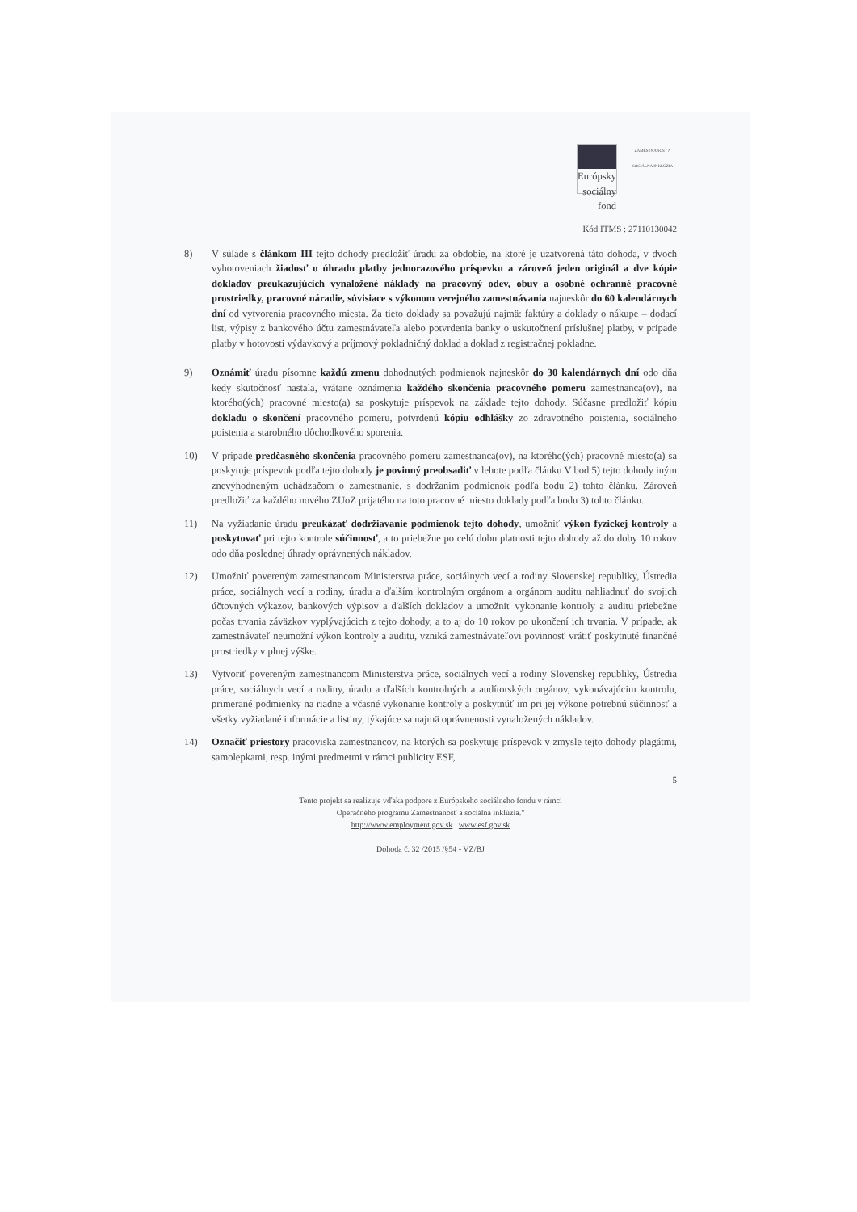Európsky sociálny fond ZAMESTNANOSŤ A SOCIÁLNA INKLÚZIA
Kód ITMS : 27110130042
8) V súlade s článkom III tejto dohody predložiť úradu za obdobie, na ktoré je uzatvorená táto dohoda, v dvoch vyhotoveniach žiadosť o úhradu platby jednorazového príspevku a zároveň jeden originál a dve kópie dokladov preukazujúcich vynaložené náklady na pracovný odev, obuv a osobné ochranné pracovné prostriedky, pracovné náradie, súvisiace s výkonom verejného zamestnávania najneskôr do 60 kalendárnych dní od vytvorenia pracovného miesta. Za tieto doklady sa považujú najmä: faktúry a doklady o nákupe – dodací list, výpisy z bankového účtu zamestnávateľa alebo potvrdenia banky o uskutočnení príslušnej platby, v prípade platby v hotovosti výdavkový a príjmový pokladničný doklad a doklad z registračnej pokladne.
9) Oznámiť úradu písomne každú zmenu dohodnutých podmienok najneskôr do 30 kalendárnych dní odo dňa kedy skutočnosť nastala, vrátane oznámenia každého skončenia pracovného pomeru zamestnanca(ov), na ktorého(ých) pracovné miesto(a) sa poskytuje príspevok na základe tejto dohody. Súčasne predložiť kópiu dokladu o skončení pracovného pomeru, potvrdenú kópiu odhlášky zo zdravotného poistenia, sociálneho poistenia a starobného dôchodkového sporenia.
10) V prípade predčasného skončenia pracovného pomeru zamestnanca(ov), na ktorého(ých) pracovné miesto(a) sa poskytuje príspevok podľa tejto dohody je povinný preobsadiť v lehote podľa článku V bod 5) tejto dohody iným znevýhodneným uchádzačom o zamestnanie, s dodržaním podmienok podľa bodu 2) tohto článku. Zároveň predložiť za každého nového ZUoZ prijatého na toto pracovné miesto doklady podľa bodu 3) tohto článku.
11) Na vyžiadanie úradu preukázať dodržiavanie podmienok tejto dohody, umožniť výkon fyzickej kontroly a poskytovať pri tejto kontrole súčinnosť, a to priebežne po celú dobu platnosti tejto dohody až do doby 10 rokov odo dňa poslednej úhrady oprávnených nákladov.
12) Umožniť povereným zamestnancom Ministerstva práce, sociálnych vecí a rodiny Slovenskej republiky, Ústredia práce, sociálnych vecí a rodiny, úradu a ďalším kontrolným orgánom a orgánom auditu nahliadnuť do svojich účtovných výkazov, bankových výpisov a ďalších dokladov a umožniť vykonanie kontroly a auditu priebežne počas trvania záväzkov vyplývajúcich z tejto dohody, a to aj do 10 rokov po ukončení ich trvania. V prípade, ak zamestnávateľ neumožní výkon kontroly a auditu, vzniká zamestnávateľovi povinnosť vrátiť poskytnuté finančné prostriedky v plnej výške.
13) Vytvoriť povereným zamestnancom Ministerstva práce, sociálnych vecí a rodiny Slovenskej republiky, Ústredia práce, sociálnych vecí a rodiny, úradu a ďalších kontrolných a audítorských orgánov, vykonávajúcim kontrolu, primerané podmienky na riadne a včasné vykonanie kontroly a poskytnúť im pri jej výkone potrebnú súčinnosť a všetky vyžiadané informácie a listiny, týkajúce sa najmä oprávnenosti vynaložených nákladov.
14) Označiť priestory pracoviska zamestnancov, na ktorých sa poskytuje príspevok v zmysle tejto dohody plagátmi, samolepkami, resp. inými predmetmi v rámci publicity ESF,
5
Tento projekt sa realizuje vďaka podpore z Európskeho sociálneho fondu v rámci
Operačného programu Zamestnanosť a sociálna inklúzia."
http://www.employment.gov.sk www.esf.gov.sk
Dohoda č. 32 /2015 /§54 - VZ/BJ